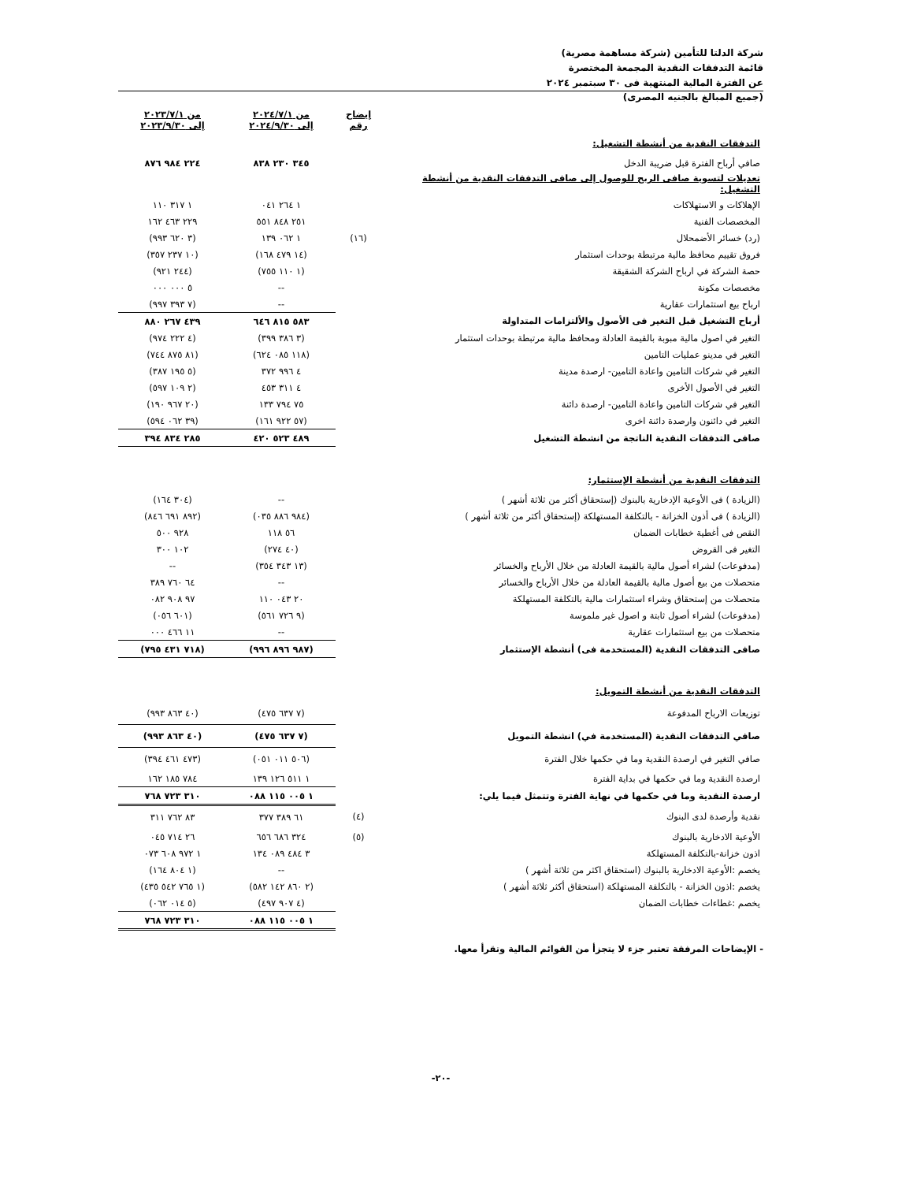شركة الدلتا للتأمين (شركة مساهمة مصرية)
قائمة التدفقات النقدية المجمعة المختصرة
عن الفترة المالية المنتهية فى ٣٠ سبتمبر ٢٠٢٤
(جميع المبالغ بالجنيه المصرى)
| | إيضاح رقم | من ٢٠٢٤/٧/١ إلى ٢٠٢٤/٩/٣٠ | من ٢٠٢٣/٧/١ إلى ٢٠٢٣/٩/٣٠ |
| --- | --- | --- | --- |
| التدفقات النقدية من أنشطة التشغيل: | | | |
| صافي أرباح الفترة قبل ضريبة الدخل | | ٣٤٥ ٢٣٠ ٨٣٨ | ٢٢٤ ٩٨٤ ٨٧٦ |
| تعديلات لتسوية صافى الربح للوصول إلى صافى التدفقات النقدية من أنشطة التشغيل: | | | |
| الإهلاكات و الاستهلاكات | | ١ ٢٦٤ ٠٤١ | ١ ٣١٧ ١١٠ |
| المخصصات الفنية | | ٢٥١ ٨٤٨ ٥٥١ | ٢٢٩ ٤٦٣ ١٦٢ |
| (رد) خسائر الأضمحلال | (١٦) | ١ ٠٦٢ ١٣٩ | (٣ ٦٢٠ ٩٩٣) |
| فروق تقييم محافظ مالية مرتبطة بوحدات استثمار | | (١٤ ٤٧٩ ١٦٨) | (١٠ ٢٣٧ ٣٥٧) |
| حصة الشركة في ارباح الشركة الشقيقة | | (١ ١١٠ ٧٥٥) | (٢٤٤ ٩٢١) |
| مخصصات مكونة | | -- | ٥ ٠٠٠ ٠٠٠ |
| ارباح بيع استثمارات عقارية | | -- | (٧ ٣٩٣ ٩٩٧) |
| أرباح التشغيل قبل التغير فى الأصول والألتزامات المتداولة | | ٥٨٣ ٨١٥ ٦٤٦ | ٤٣٩ ٢٦٧ ٨٨٠ |
| التغير في اصول مالية مبوبة بالقيمة العادلة ومحافظ مالية مرتبطة بوحدات استثمار | | (٣ ٣٨٦ ٣٩٩) | (٤ ٢٢٢ ٩٧٤) |
| التغير في مدينو عمليات التامين | | (١١٨ ٠٨٥ ٦٢٤) | (٨١ ٨٧٥ ٧٤٤) |
| التغير في شركات التامين واعادة التامين- ارصدة مدينة | | ٤ ٩٩٦ ٣٧٢ | (٥ ١٩٥ ٣٨٧) |
| التغير في الأصول الأخرى | | ٤ ٣١١ ٤٥٣ | (٢ ١٠٩ ٥٩٧) |
| التغير في شركات التامين واعادة التامين- ارصدة دائنة | | ٧٥ ٧٩٤ ١٣٣ | (٢٠ ٩٦٧ ١٩٠) |
| التغير في دائنون وارصدة دائنة اخرى | | (٥٧ ٩٢٢ ١٦١) | (٣٩ ٠٦٢ ٥٩٤) |
| صافى التدفقات النقدية الناتجة من انشطة التشغيل | | ٤٨٩ ٥٢٣ ٤٢٠ | ٢٨٥ ٨٣٤ ٣٩٤ |
| التدفقات النقدية من أنشطة الإستثمار: | | | |
| (الزيادة ) فى الأوعية الإدخارية بالبنوك (إستحقاق أكثر من ثلاثة أشهر ) | | -- | (٣٠٤ ١٦٤) |
| (الزيادة ) فى أذون الخزانة - بالتكلفة المستهلكة (إستحقاق أكثر من ثلاثة أشهر ) | | (٩٨٤ ٨٨٦ ٠٣٥) | (٨٩٢ ٦٩١ ٨٤٦) |
| النقص فى أغطية خطابات الضمان | | ٥٦ ١١٨ | ٩٢٨ ٥٠٠ |
| التغير فى القروض | | (٤٠ ٢٧٤) | ١٠٢ ٣٠٠ |
| (مدفوعات) لشراء أصول مالية بالقيمة العادلة من خلال الأرباح والخسائر | | (١٣ ٣٤٣ ٣٥٤) | -- |
| متحصلات من بيع أصول مالية بالقيمة العادلة من خلال الأرباح والخسائر | | -- | ٦٤ ٧٦٠ ٣٨٩ |
| متحصلات من إستحقاق وشراء استثمارات مالية بالتكلفة المستهلكة | | ٢٠ ٠٤٣ ١١٠ | ٩٧ ٩٠٨ ٠٨٢ |
| (مدفوعات) لشراء أصول ثابتة و اصول غير ملموسة | | (٩ ٧٢٦ ٥٦١) | (٦٠١ ٠٥٦) |
| متحصلات من بيع استثمارات عقارية | | -- | ١١ ٤٦٦ ٠٠٠ |
| صافى التدفقات النقدية (المستخدمة فى) أنشطة الإستثمار | | (٩٨٧ ٨٩٦ ٩٩٦) | (٧١٨ ٤٣١ ٧٩٥) |
| التدفقات النقدية من أنشطة التمويل: | | | |
| توزيعات الارباح المدفوعة | | (٧ ٦٣٧ ٤٧٥) | (٤٠ ٨٦٣ ٩٩٣) |
| صافي التدفقات النقدية (المستخدمة في) انشطة التمويل | | (٧ ٦٣٧ ٤٧٥) | (٤٠ ٨٦٣ ٩٩٣) |
| صافي التغير في ارصدة النقدية وما في حكمها خلال الفترة | | (٥٠٦ ٠١١ ٠٥١) | (٤٧٣ ٤٦١ ٣٩٤) |
| ارصدة النقدية وما في حكمها في بداية الفترة | | ١ ٥١١ ١٢٦ ١٣٩ | ٧٨٤ ١٨٥ ١٦٢ |
| ارصدة النقدية وما في حكمها في نهاية الفترة وتتمثل فيما يلي: | | ١ ٠٠٥ ١١٥ ٠٨٨ | ٣١٠ ٧٢٣ ٧٦٨ |
| نقدية وأرصدة لدى البنوك | (٤) | ٦١ ٣٨٩ ٣٧٧ | ٨٣ ٧٦٢ ٣١١ |
| الأوعية الادخارية بالبنوك | (٥) | ٣٢٤ ٦٨٦ ٦٥٦ | ٢٦ ٧١٤ ٠٤٥ |
| اذون خزانة-بالتكلفة المستهلكة | | ٣ ٤٨٤ ٠٨٩ ١٣٤ | ١ ٩٧٢ ٦٠٨ ٠٧٣ |
| يخصم :الأوعية الادخارية بالبنوك (استحقاق اكثر من ثلاثة أشهر ) | | -- | (١ ٨٠٤ ١٦٤) |
| يخصم :اذون الخزانة - بالتكلفة المستهلكة (استحقاق أكثر ثلاثة أشهر ) | | (٢ ٨٦٠ ١٤٢ ٥٨٢) | (١ ٧٦٥ ٥٤٢ ٤٣٥) |
| يخصم :غطاءات خطابات الضمان | | (٤ ٩٠٧ ٤٩٧) | (٥ ٠١٤ ٠٦٢) |
| | | ١ ٠٠٥ ١١٥ ٠٨٨ | ٣١٠ ٧٢٣ ٧٦٨ |
- الإيضاحات المرفقة تعتبر جزء لا يتجزأ من القوائم المالية وتقرأ معها.
-٢٠-